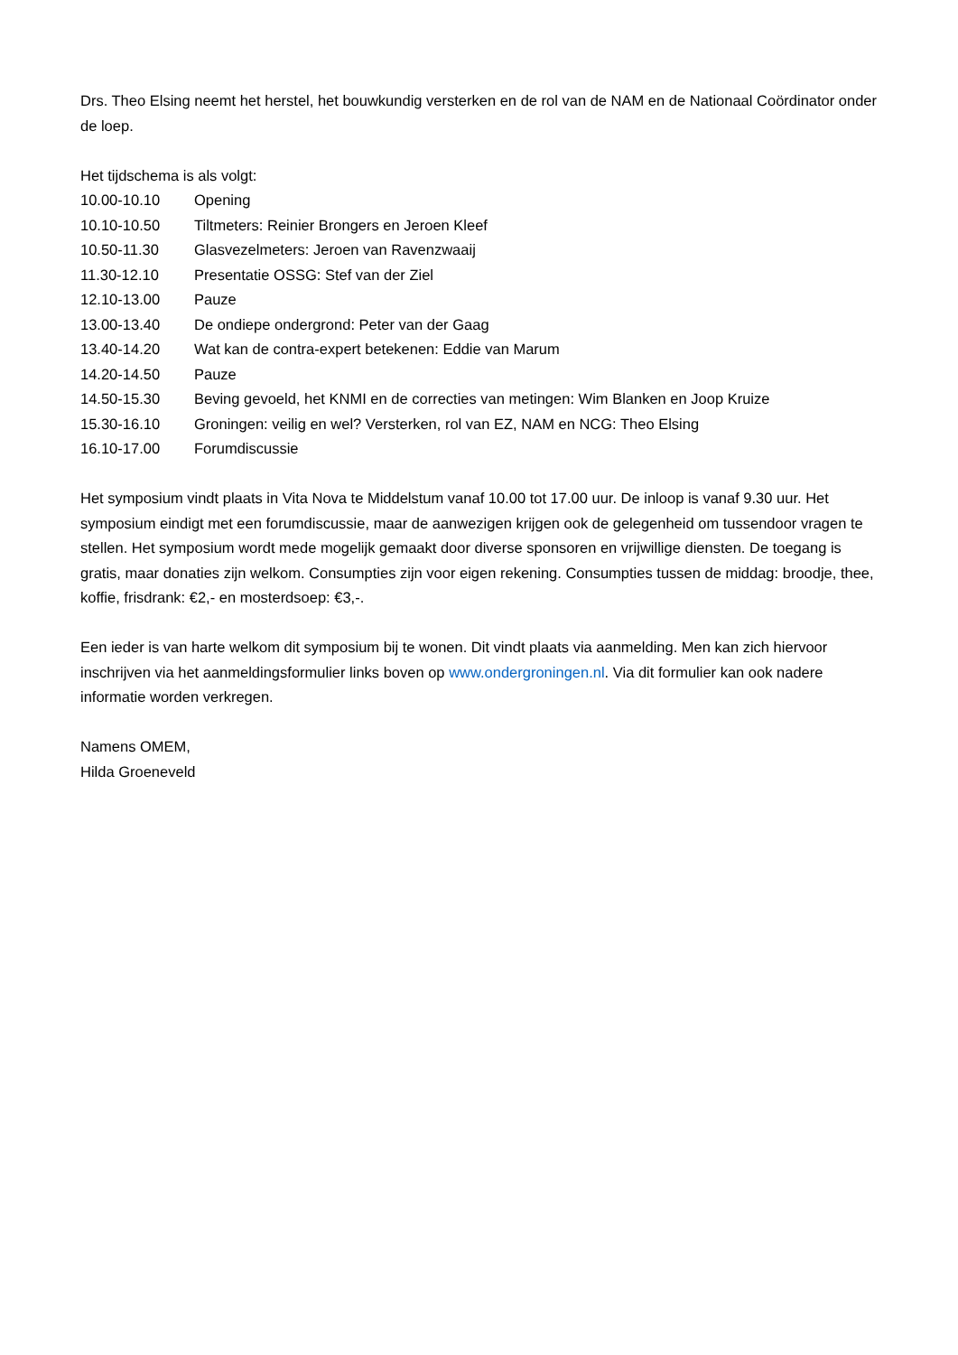Drs. Theo Elsing neemt het herstel, het bouwkundig versterken en de rol van de NAM en de Nationaal Coördinator onder de loep.
Het tijdschema is als volgt:
10.00-10.10 Opening
10.10-10.50 Tiltmeters: Reinier Brongers en Jeroen Kleef
10.50-11.30 Glasvezelmeters: Jeroen van Ravenzwaaij
11.30-12.10 Presentatie OSSG: Stef van der Ziel
12.10-13.00 Pauze
13.00-13.40 De ondiepe ondergrond: Peter van der Gaag
13.40-14.20 Wat kan de contra-expert betekenen: Eddie van Marum
14.20-14.50 Pauze
14.50-15.30 Beving gevoeld, het KNMI en de correcties van metingen: Wim Blanken en Joop Kruize
15.30-16.10 Groningen: veilig en wel? Versterken, rol van EZ, NAM en NCG: Theo Elsing
16.10-17.00 Forumdiscussie
Het symposium vindt plaats in Vita Nova te Middelstum vanaf 10.00 tot 17.00 uur. De inloop is vanaf 9.30 uur. Het symposium eindigt met een forumdiscussie, maar de aanwezigen krijgen ook de gelegenheid om tussendoor vragen te stellen. Het symposium wordt mede mogelijk gemaakt door diverse sponsoren en vrijwillige diensten. De toegang is gratis, maar donaties zijn welkom. Consumpties zijn voor eigen rekening. Consumpties tussen de middag: broodje, thee, koffie, frisdrank: €2,- en mosterdsoep: €3,-.
Een ieder is van harte welkom dit symposium bij te wonen. Dit vindt plaats via aanmelding. Men kan zich hiervoor inschrijven via het aanmeldingsformulier links boven op www.ondergroningen.nl. Via dit formulier kan ook nadere informatie worden verkregen.
Namens OMEM,
Hilda Groeneveld